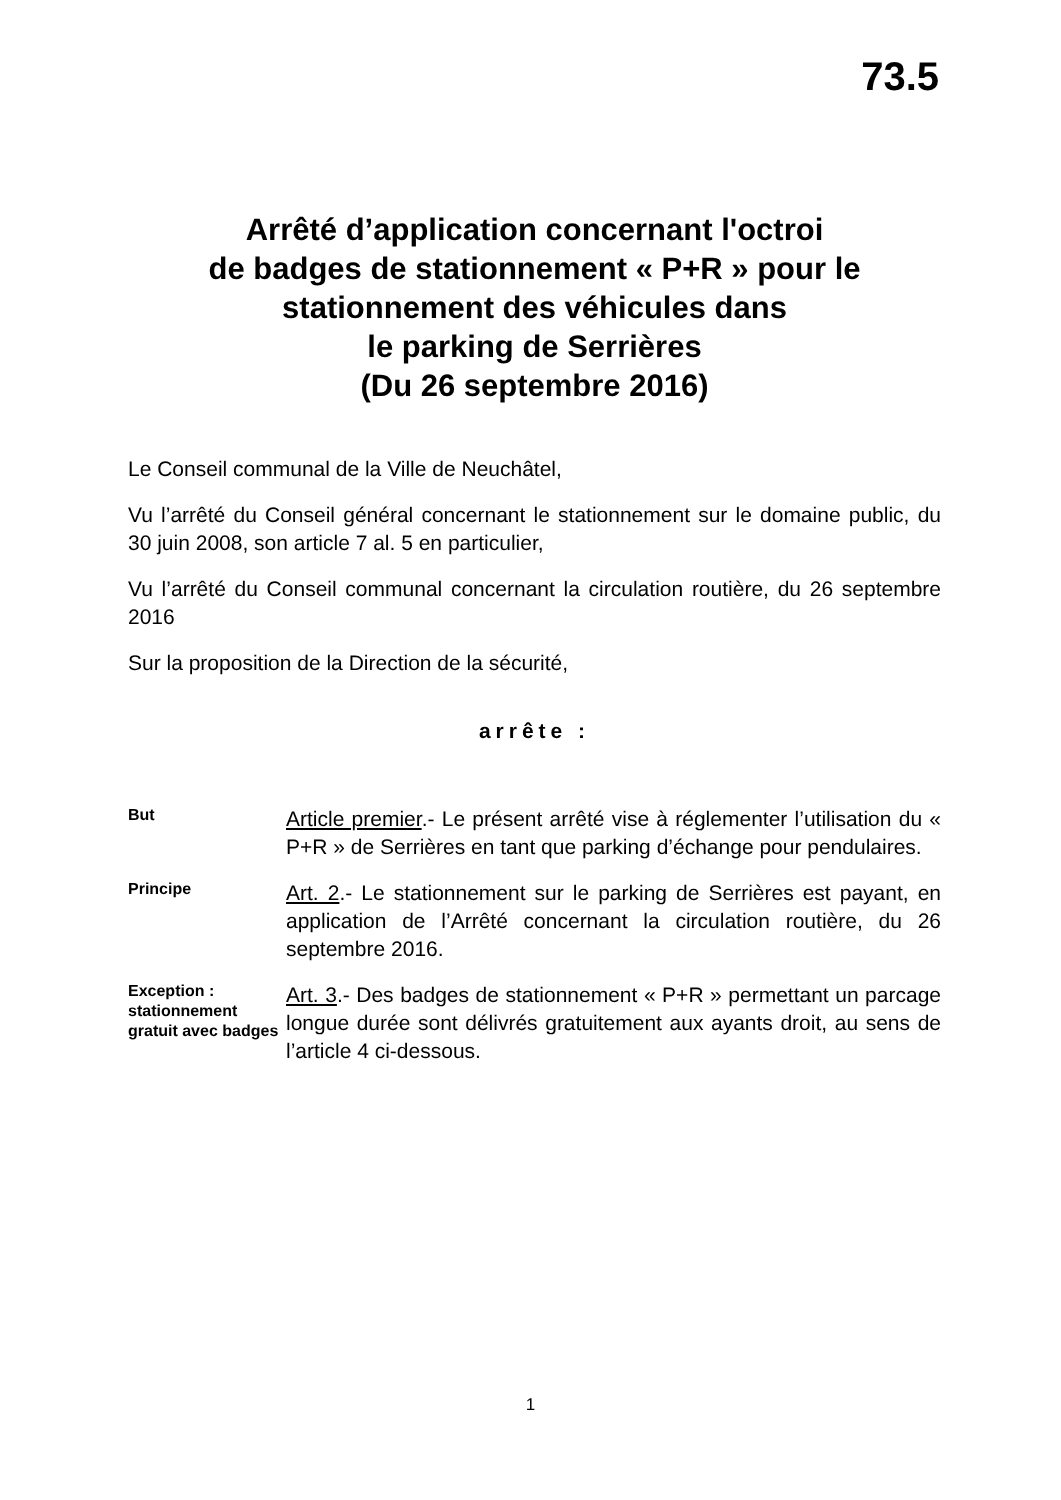73.5
Arrêté d’application concernant l'octroi
de badges de stationnement « P+R » pour le
stationnement des véhicules dans
le parking de Serrières
(Du 26 septembre 2016)
Le Conseil communal de la Ville de Neuchâtel,
Vu l’arrêté du Conseil général concernant le stationnement sur le domaine public, du 30 juin 2008, son article 7 al. 5 en particulier,
Vu l’arrêté du Conseil communal concernant la circulation routière, du 26 septembre 2016
Sur la proposition de la Direction de la sécurité,
arrête :
But
Article premier.- Le présent arrêté vise à réglementer l’utilisation du « P+R » de Serrières en tant que parking d’échange pour pendulaires.
Principe
Art. 2.- Le stationnement sur le parking de Serrières est payant, en application de l’Arrêté concernant la circulation routière, du 26 septembre 2016.
Exception : stationnement gratuit avec badges
Art. 3.- Des badges de stationnement « P+R » permettant un parcage longue durée sont délivrés gratuitement aux ayants droit, au sens de l’article 4 ci-dessous.
1